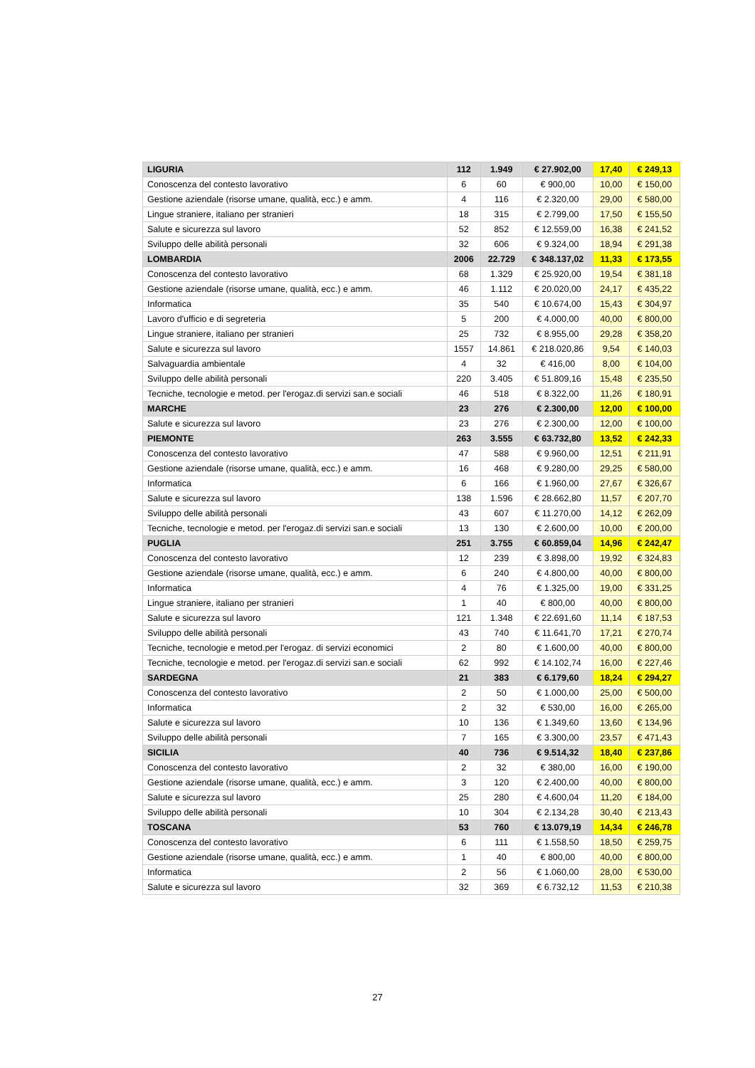| LIGURIA | 112 | 1.949 | € 27.902,00 | 17,40 | € 249,13 |
| Conoscenza del contesto lavorativo | 6 | 60 | € 900,00 | 10,00 | € 150,00 |
| Gestione aziendale (risorse umane, qualità, ecc.) e amm. | 4 | 116 | € 2.320,00 | 29,00 | € 580,00 |
| Lingue straniere, italiano per stranieri | 18 | 315 | € 2.799,00 | 17,50 | € 155,50 |
| Salute e sicurezza sul lavoro | 52 | 852 | € 12.559,00 | 16,38 | € 241,52 |
| Sviluppo delle abilità personali | 32 | 606 | € 9.324,00 | 18,94 | € 291,38 |
| LOMBARDIA | 2006 | 22.729 | € 348.137,02 | 11,33 | € 173,55 |
| Conoscenza del contesto lavorativo | 68 | 1.329 | € 25.920,00 | 19,54 | € 381,18 |
| Gestione aziendale (risorse umane, qualità, ecc.) e amm. | 46 | 1.112 | € 20.020,00 | 24,17 | € 435,22 |
| Informatica | 35 | 540 | € 10.674,00 | 15,43 | € 304,97 |
| Lavoro d'ufficio e di segreteria | 5 | 200 | € 4.000,00 | 40,00 | € 800,00 |
| Lingue straniere, italiano per stranieri | 25 | 732 | € 8.955,00 | 29,28 | € 358,20 |
| Salute e sicurezza sul lavoro | 1557 | 14.861 | € 218.020,86 | 9,54 | € 140,03 |
| Salvaguardia ambientale | 4 | 32 | € 416,00 | 8,00 | € 104,00 |
| Sviluppo delle abilità personali | 220 | 3.405 | € 51.809,16 | 15,48 | € 235,50 |
| Tecniche, tecnologie e metod. per l'erogaz.di servizi san.e sociali | 46 | 518 | € 8.322,00 | 11,26 | € 180,91 |
| MARCHE | 23 | 276 | € 2.300,00 | 12,00 | € 100,00 |
| Salute e sicurezza sul lavoro | 23 | 276 | € 2.300,00 | 12,00 | € 100,00 |
| PIEMONTE | 263 | 3.555 | € 63.732,80 | 13,52 | € 242,33 |
| Conoscenza del contesto lavorativo | 47 | 588 | € 9.960,00 | 12,51 | € 211,91 |
| Gestione aziendale (risorse umane, qualità, ecc.) e amm. | 16 | 468 | € 9.280,00 | 29,25 | € 580,00 |
| Informatica | 6 | 166 | € 1.960,00 | 27,67 | € 326,67 |
| Salute e sicurezza sul lavoro | 138 | 1.596 | € 28.662,80 | 11,57 | € 207,70 |
| Sviluppo delle abilità personali | 43 | 607 | € 11.270,00 | 14,12 | € 262,09 |
| Tecniche, tecnologie e metod. per l'erogaz.di servizi san.e sociali | 13 | 130 | € 2.600,00 | 10,00 | € 200,00 |
| PUGLIA | 251 | 3.755 | € 60.859,04 | 14,96 | € 242,47 |
| Conoscenza del contesto lavorativo | 12 | 239 | € 3.898,00 | 19,92 | € 324,83 |
| Gestione aziendale (risorse umane, qualità, ecc.) e amm. | 6 | 240 | € 4.800,00 | 40,00 | € 800,00 |
| Informatica | 4 | 76 | € 1.325,00 | 19,00 | € 331,25 |
| Lingue straniere, italiano per stranieri | 1 | 40 | € 800,00 | 40,00 | € 800,00 |
| Salute e sicurezza sul lavoro | 121 | 1.348 | € 22.691,60 | 11,14 | € 187,53 |
| Sviluppo delle abilità personali | 43 | 740 | € 11.641,70 | 17,21 | € 270,74 |
| Tecniche, tecnologie e metod.per l'erogaz. di servizi economici | 2 | 80 | € 1.600,00 | 40,00 | € 800,00 |
| Tecniche, tecnologie e metod. per l'erogaz.di servizi san.e sociali | 62 | 992 | € 14.102,74 | 16,00 | € 227,46 |
| SARDEGNA | 21 | 383 | € 6.179,60 | 18,24 | € 294,27 |
| Conoscenza del contesto lavorativo | 2 | 50 | € 1.000,00 | 25,00 | € 500,00 |
| Informatica | 2 | 32 | € 530,00 | 16,00 | € 265,00 |
| Salute e sicurezza sul lavoro | 10 | 136 | € 1.349,60 | 13,60 | € 134,96 |
| Sviluppo delle abilità personali | 7 | 165 | € 3.300,00 | 23,57 | € 471,43 |
| SICILIA | 40 | 736 | € 9.514,32 | 18,40 | € 237,86 |
| Conoscenza del contesto lavorativo | 2 | 32 | € 380,00 | 16,00 | € 190,00 |
| Gestione aziendale (risorse umane, qualità, ecc.) e amm. | 3 | 120 | € 2.400,00 | 40,00 | € 800,00 |
| Salute e sicurezza sul lavoro | 25 | 280 | € 4.600,04 | 11,20 | € 184,00 |
| Sviluppo delle abilità personali | 10 | 304 | € 2.134,28 | 30,40 | € 213,43 |
| TOSCANA | 53 | 760 | € 13.079,19 | 14,34 | € 246,78 |
| Conoscenza del contesto lavorativo | 6 | 111 | € 1.558,50 | 18,50 | € 259,75 |
| Gestione aziendale (risorse umane, qualità, ecc.) e amm. | 1 | 40 | € 800,00 | 40,00 | € 800,00 |
| Informatica | 2 | 56 | € 1.060,00 | 28,00 | € 530,00 |
| Salute e sicurezza sul lavoro | 32 | 369 | € 6.732,12 | 11,53 | € 210,38 |
27